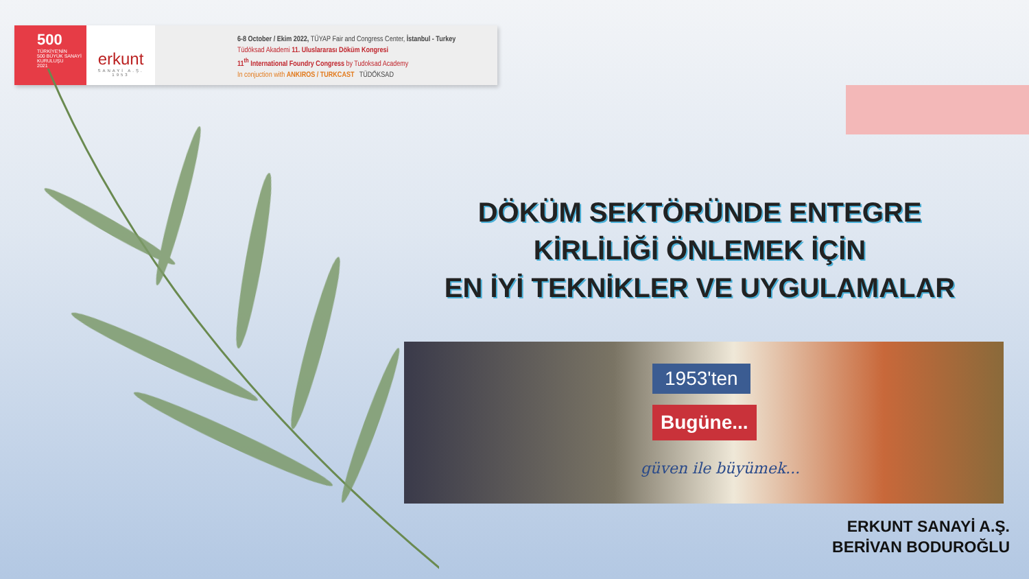500
TÜRKİYE'NİN
500 BÜYÜK SANAYİ
KURULUŞU
2021
erkunt
SANAYİ A.Ş.
1953
6-8 October / Ekim 2022, TÜYAP Fair and Congress Center, İstanbul - Turkey
Tüdöksad Akademi 11. Uluslararası Döküm Kongresi
11<sup>th</sup> International Foundry Congress by Tudoksad Academy
In conjuction with ANKIROS / TURKCAST TÜDÖKSAD
DÖKÜM SEKTÖRÜNDE ENTEGRE
KİRLİLİĞİ ÖNLEMEK İÇİN
EN İYİ TEKNİKLER VE UYGULAMALAR
1953'ten
Bugüne...
güven ile büyümek...
ERKUNT SANAYİ A.Ş.
BERİVAN BODUROĞLU